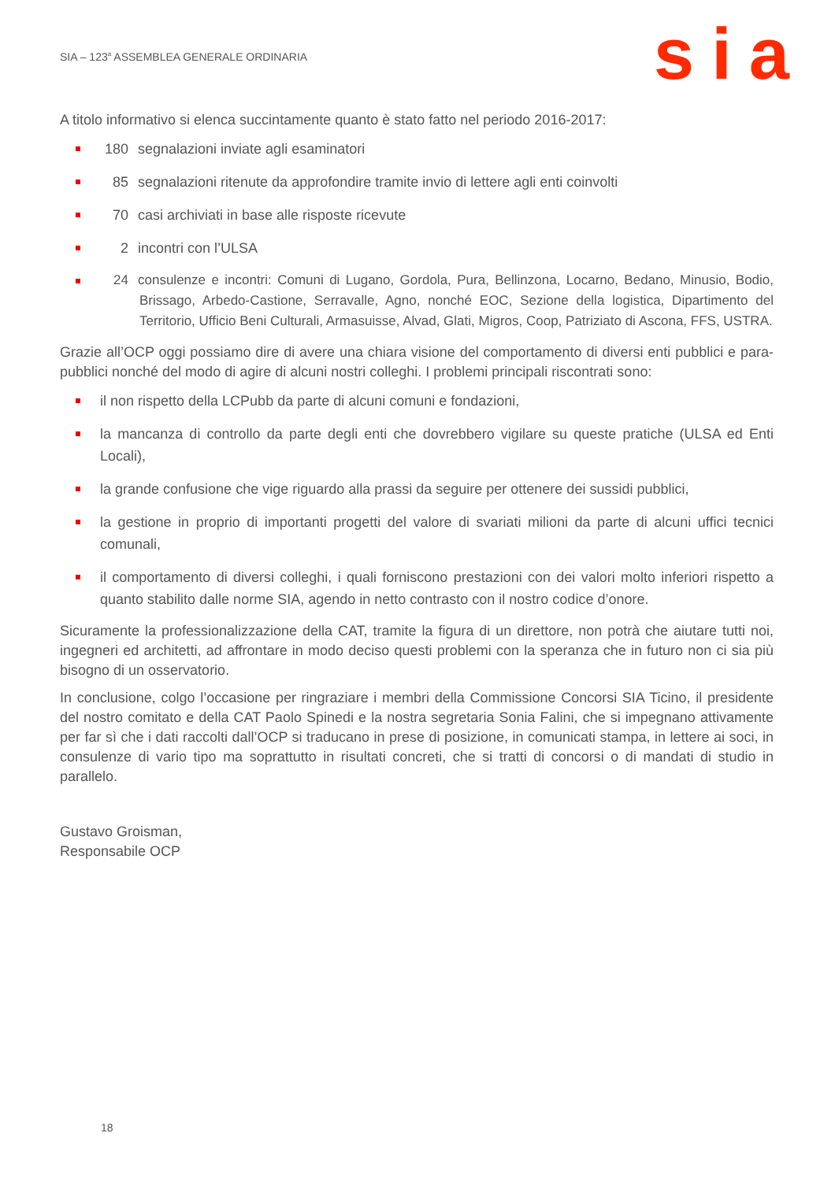SIA – 123<sup>a</sup> ASSEMBLEA GENERALE ORDINARIA
sia
A titolo informativo si elenca succintamente quanto è stato fatto nel periodo 2016-2017:
180 segnalazioni inviate agli esaminatori
85 segnalazioni ritenute da approfondire tramite invio di lettere agli enti coinvolti
70 casi archiviati in base alle risposte ricevute
2 incontri con l’ULSA
24 consulenze e incontri: Comuni di Lugano, Gordola, Pura, Bellinzona, Locarno, Bedano, Minusio, Bodio, Brissago, Arbedo-Castione, Serravalle, Agno, nonché EOC, Sezione della logistica, Dipartimento del Territorio, Ufficio Beni Culturali, Armasuisse, Alvad, Glati, Migros, Coop, Patriziato di Ascona, FFS, USTRA.
Grazie all’OCP oggi possiamo dire di avere una chiara visione del comportamento di diversi enti pubblici e para-pubblici nonché del modo di agire di alcuni nostri colleghi. I problemi principali riscontrati sono:
il non rispetto della LCPubb da parte di alcuni comuni e fondazioni,
la mancanza di controllo da parte degli enti che dovrebbero vigilare su queste pratiche (ULSA ed Enti Locali),
la grande confusione che vige riguardo alla prassi da seguire per ottenere dei sussidi pubblici,
la gestione in proprio di importanti progetti del valore di svariati milioni da parte di alcuni uffici tecnici comunali,
il comportamento di diversi colleghi, i quali forniscono prestazioni con dei valori molto inferiori rispetto a quanto stabilito dalle norme SIA, agendo in netto contrasto con il nostro codice d’onore.
Sicuramente la professionalizzazione della CAT, tramite la figura di un direttore, non potrà che aiutare tutti noi, ingegneri ed architetti, ad affrontare in modo deciso questi problemi con la speranza che in futuro non ci sia più bisogno di un osservatorio.
In conclusione, colgo l’occasione per ringraziare i membri della Commissione Concorsi SIA Ticino, il presidente del nostro comitato e della CAT Paolo Spinedi e la nostra segretaria Sonia Falini, che si impegnano attivamente per far sì che i dati raccolti dall’OCP si traducano in prese di posizione, in comunicati stampa, in lettere ai soci, in consulenze di vario tipo ma soprattutto in risultati concreti, che si tratti di concorsi o di mandati di studio in parallelo.
Gustavo Groisman,
Responsabile OCP
18